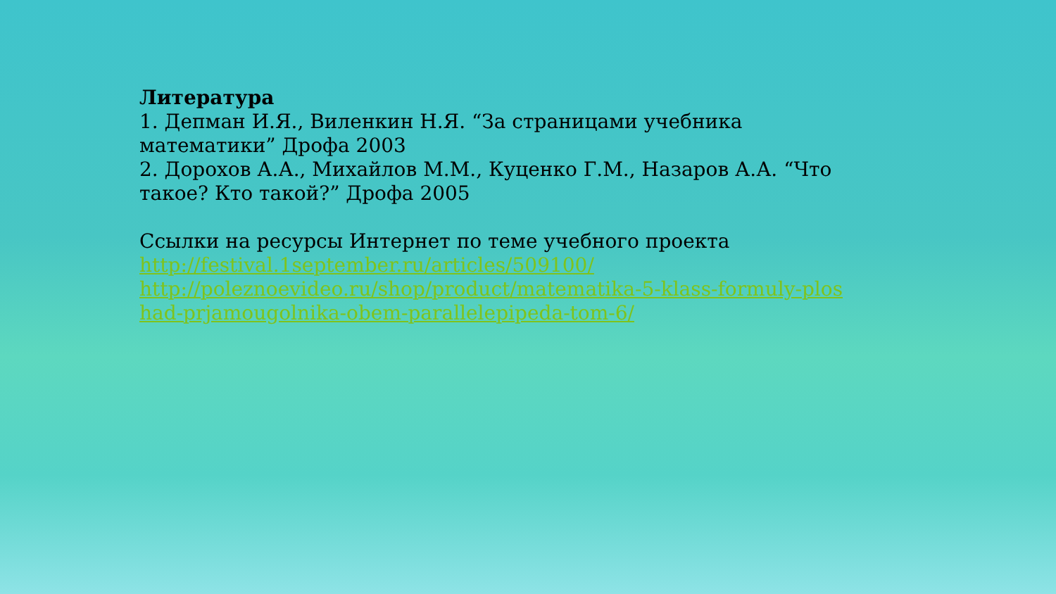Литература
1. Депман И.Я., Виленкин Н.Я. “За страницами учебника математики” Дрофа 2003
2. Дорохов А.А., Михайлов М.М., Куценко Г.М., Назаров А.А. “Что такое? Кто такой?” Дрофа 2005
Ссылки на ресурсы Интернет по теме учебного проекта
http://festival.1september.ru/articles/509100/
http://poleznoevideo.ru/shop/product/matematika-5-klass-formuly-ploshad-prjamougolnika-obem-parallelepipeda-tom-6/